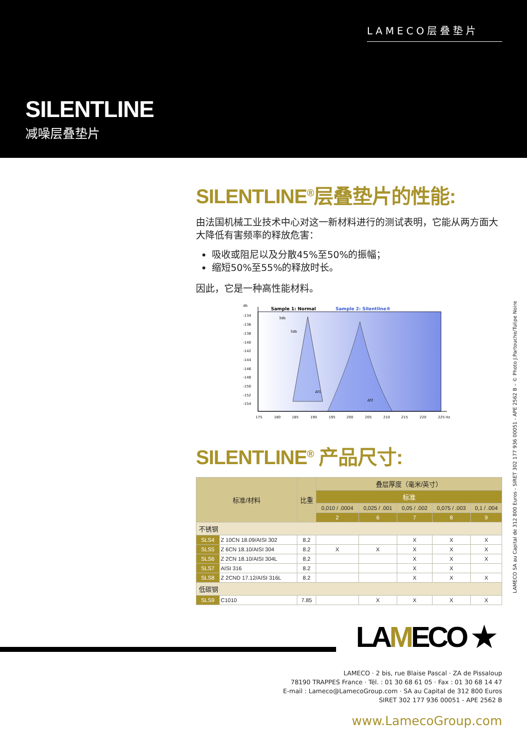LAMECO层叠垫片
SILENTLINE
减噪层叠垫片
SILENTLINE<sup>®</sup>层叠垫片的性能:
由法国机械工业技术中心对这一新材料进行的测试表明，它能从两方面大大降低有害频率的释放危害：
吸收或阻尼以及分散45%至50%的振幅；
缩短50%至55%的释放时长。
因此，它是一种高性能材料。
db
-134
-136
-138
-140
-142
-144
-146
-148
-150
-152
-154
Sample 1: Normal
Sample 2: Silentline®
3db
3db
Δf1
Δf2
175
180
185
190
195
200
205
210
215
220
225 Hz
SILENTLINE<sup>®</sup> 产品尺寸:
| 标准/材料 | | 比重 | 叠层厚度（毫米/英寸） | | | | |
| --- | --- | --- | --- | --- | --- | --- | --- |
| | | | 标准 | | | | |
| | | | 0,010 / .0004 | 0,025 / .001 | 0,05 / .002 | 0,075 / .003 | 0,1 / .004 |
| | | | 2 | 6 | 7 | 8 | 9 |
| 不锈钢 | | | | | | | |
| SLS4 | Z 10CN 18.09/AISI 302 | 8.2 | | | X | X | X |
| SLS5 | Z 6CN 18.10/AISI 304 | 8.2 | X | X | X | X | X |
| SLS6 | Z 2CN 18.10/AISI 304L | 8.2 | | | X | X | X |
| SLS7 | AISI 316 | 8.2 | | | X | X | |
| SLS8 | Z 2CND 17.12/AISI 316L | 8.2 | | | X | X | X |
| 低碳钢 | | | | | | | |
| SLS9 | C1010 | 7.85 | | X | X | X | X |
LAMECO SA au Capital de 312 800 Euros - SIRET 302 177 936 00051 - APE 2562 B – © Photo J.Partouche/Tulipe Noire
LAMECO ★
LAMECO · 2 bis, rue Blaise Pascal · ZA de Pissaloup
78190 TRAPPES France · Tél. : 01 30 68 61 05 · Fax : 01 30 68 14 47
E-mail : Lameco@LamecoGroup.com · SA au Capital de 312 800 Euros
SIRET 302 177 936 00051 - APE 2562 B
www.LamecoGroup.com